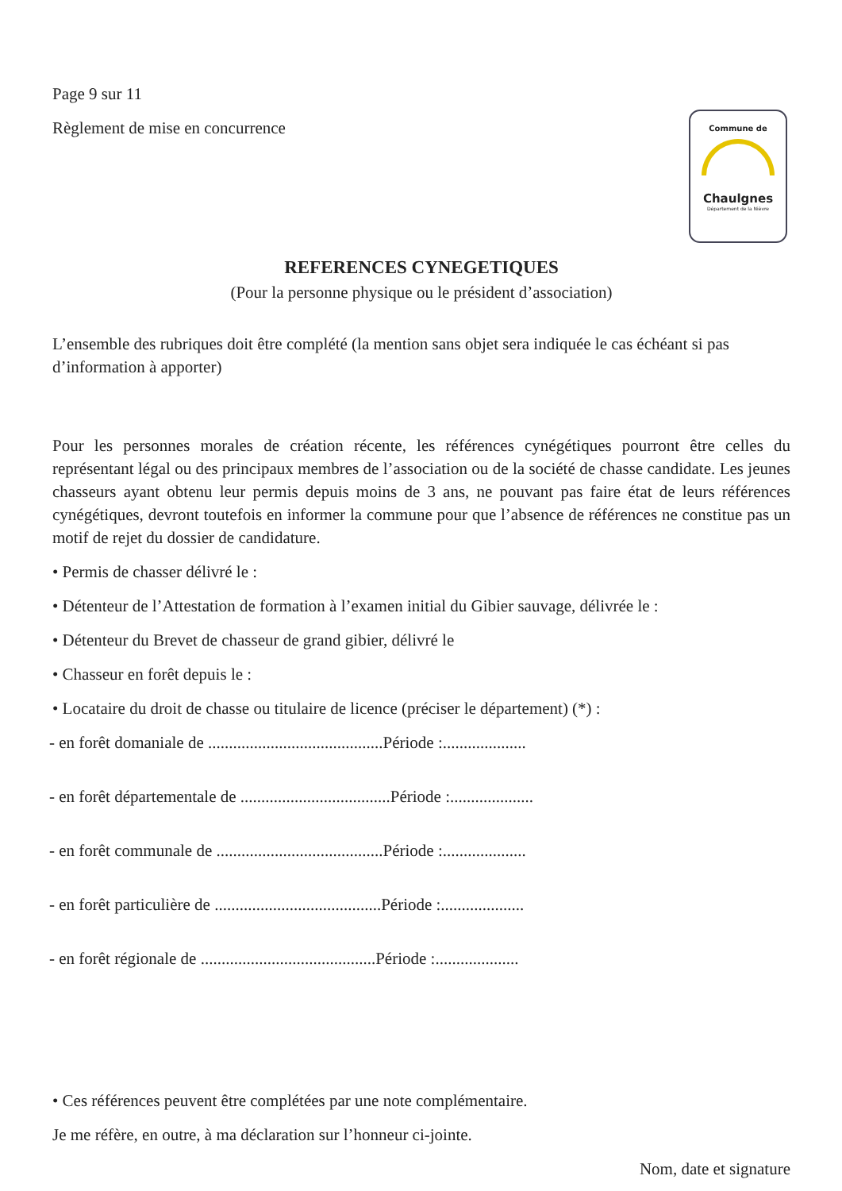Commune de
Chaulgnes
Département de la Nièvre
Page 9 sur 11
Règlement de mise en concurrence
REFERENCES CYNEGETIQUES
(Pour la personne physique ou le président d’association)
L’ensemble des rubriques doit être complété (la mention sans objet sera indiquée le cas échéant si pas d’information à apporter)
Pour les personnes morales de création récente, les références cynégétiques pourront être celles du représentant légal ou des principaux membres de l’association ou de la société de chasse candidate. Les jeunes chasseurs ayant obtenu leur permis depuis moins de 3 ans, ne pouvant pas faire état de leurs références cynégétiques, devront toutefois en informer la commune pour que l’absence de références ne constitue pas un motif de rejet du dossier de candidature.
• Permis de chasser délivré le :
• Détenteur de l’Attestation de formation à l’examen initial du Gibier sauvage, délivrée le :
• Détenteur du Brevet de chasseur de grand gibier, délivré le
• Chasseur en forêt depuis le :
• Locataire du droit de chasse ou titulaire de licence (préciser le département) (*) :
- en forêt domaniale de ..........................................Période :....................
- en forêt départementale de ....................................Période :....................
- en forêt communale de ........................................Période :....................
- en forêt particulière de ........................................Période :....................
- en forêt régionale de ..........................................Période :....................
• Ces références peuvent être complétées par une note complémentaire.
Je me réfère, en outre, à ma déclaration sur l’honneur ci-jointe.
Nom, date et signature